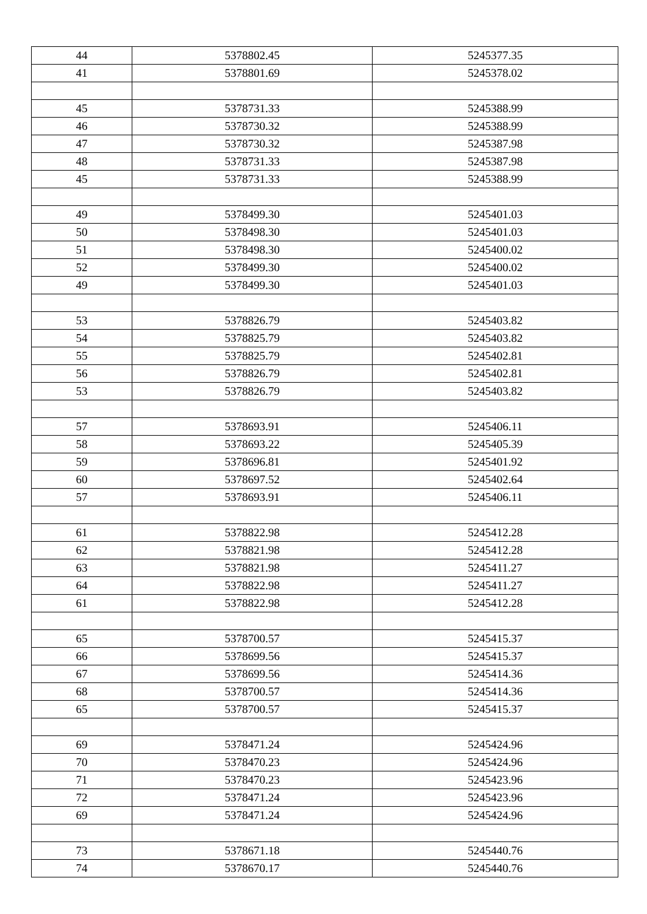| 44 | 5378802.45 | 5245377.35 |
| 41 | 5378801.69 | 5245378.02 |
| 45 | 5378731.33 | 5245388.99 |
| 46 | 5378730.32 | 5245388.99 |
| 47 | 5378730.32 | 5245387.98 |
| 48 | 5378731.33 | 5245387.98 |
| 45 | 5378731.33 | 5245388.99 |
| 49 | 5378499.30 | 5245401.03 |
| 50 | 5378498.30 | 5245401.03 |
| 51 | 5378498.30 | 5245400.02 |
| 52 | 5378499.30 | 5245400.02 |
| 49 | 5378499.30 | 5245401.03 |
| 53 | 5378826.79 | 5245403.82 |
| 54 | 5378825.79 | 5245403.82 |
| 55 | 5378825.79 | 5245402.81 |
| 56 | 5378826.79 | 5245402.81 |
| 53 | 5378826.79 | 5245403.82 |
| 57 | 5378693.91 | 5245406.11 |
| 58 | 5378693.22 | 5245405.39 |
| 59 | 5378696.81 | 5245401.92 |
| 60 | 5378697.52 | 5245402.64 |
| 57 | 5378693.91 | 5245406.11 |
| 61 | 5378822.98 | 5245412.28 |
| 62 | 5378821.98 | 5245412.28 |
| 63 | 5378821.98 | 5245411.27 |
| 64 | 5378822.98 | 5245411.27 |
| 61 | 5378822.98 | 5245412.28 |
| 65 | 5378700.57 | 5245415.37 |
| 66 | 5378699.56 | 5245415.37 |
| 67 | 5378699.56 | 5245414.36 |
| 68 | 5378700.57 | 5245414.36 |
| 65 | 5378700.57 | 5245415.37 |
| 69 | 5378471.24 | 5245424.96 |
| 70 | 5378470.23 | 5245424.96 |
| 71 | 5378470.23 | 5245423.96 |
| 72 | 5378471.24 | 5245423.96 |
| 69 | 5378471.24 | 5245424.96 |
| 73 | 5378671.18 | 5245440.76 |
| 74 | 5378670.17 | 5245440.76 |